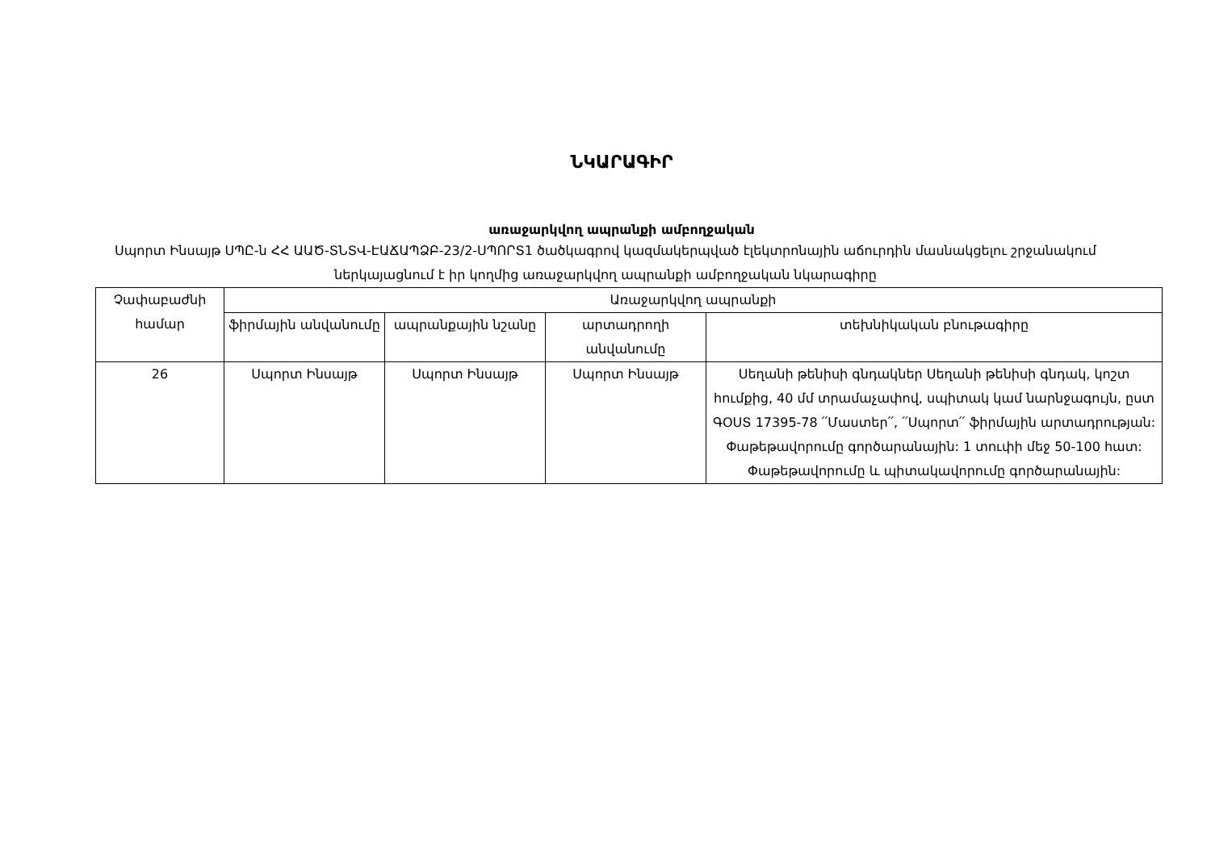ՆԿԱՐԱԳԻՐ
առաջարկվող ապրանքի ամբողջական
Սպորտ Ինսայթ ՍՊԸ-ն ՀՀ ԱԱԾ-ՏՆՏՎ-ԷԱՃԱՊՁԲ-23/2-ՍՊՈՐՏ1 ծածկագրով կազմակերպված էլեկտրոնային աճուրդին մասնակցելու շրջանակում ներկայացնում է իր կողմից առաջարկվող ապրանքի ամբողջական նկարագիրը
| Չափաբաժնի համար | Առաջարկվող ապրանքի | | | |
| --- | --- | --- | --- | --- |
| | ֆիրմային անվանումը | ապրանքային նշանը | արտադրողի անվանումը | տեխնիկական բնութագիրը |
| 26 | Սպորտ Ինսայթ | Սպորտ Ինսայթ | Սպորտ Ինսայթ | Սեղանի թենիսի գնդակներ Սեղանի թենիսի գնդակ, կոշտ հումքից, 40 մմ տրամաչափով, սպիտակ կամ նարնջագույն, ըստ ԳՕՍՏ 17395-78 ՛՛Մաստեր՛՛, ՛՛Սպորտ՛՛ ֆիրմային արտադրության: Փաթեթավորումը գործարանային: 1 տուփի մեջ 50-100 հատ: Փաթեթավորումը և պիտակավորումը գործարանային: |